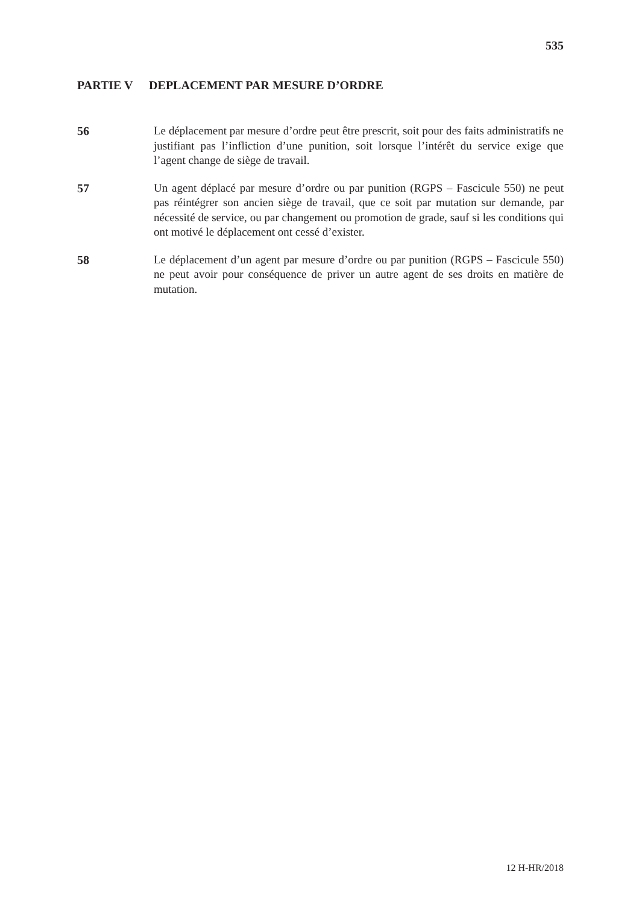535
PARTIE V DEPLACEMENT PAR MESURE D’ORDRE
56 Le déplacement par mesure d’ordre peut être prescrit, soit pour des faits administratifs ne justifiant pas l’infliction d’une punition, soit lorsque l’intérêt du service exige que l’agent change de siège de travail.
57 Un agent déplacé par mesure d’ordre ou par punition (RGPS – Fascicule 550) ne peut pas réintégrer son ancien siège de travail, que ce soit par mutation sur demande, par nécessité de service, ou par changement ou promotion de grade, sauf si les conditions qui ont motivé le déplacement ont cessé d’exister.
58 Le déplacement d’un agent par mesure d’ordre ou par punition (RGPS – Fascicule 550) ne peut avoir pour conséquence de priver un autre agent de ses droits en matière de mutation.
12 H-HR/2018